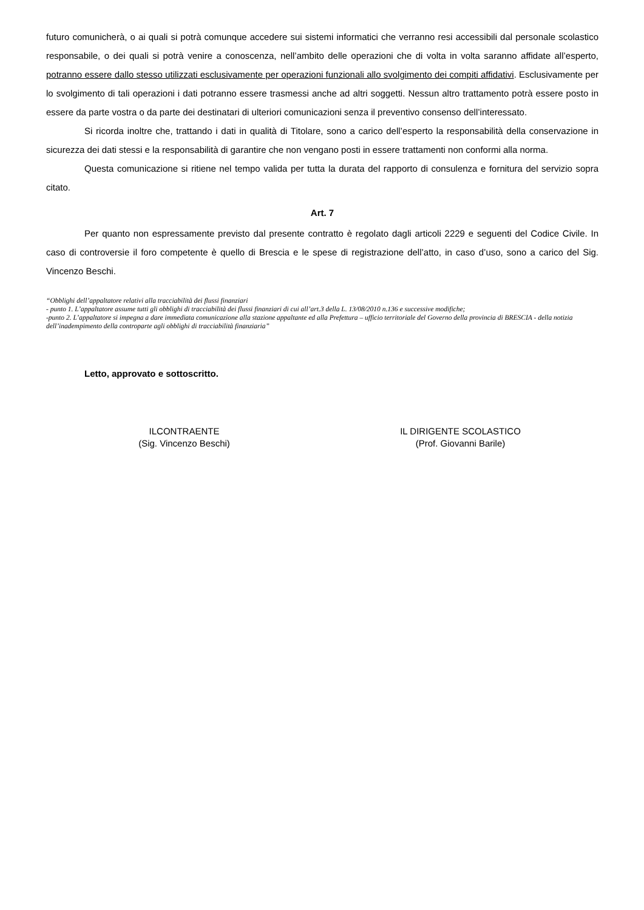futuro comunicherà, o ai quali si potrà comunque accedere sui sistemi informatici che verranno resi accessibili dal personale scolastico responsabile, o dei quali si potrà venire a conoscenza, nell’ambito delle operazioni che di volta in volta saranno affidate all’esperto, potranno essere dallo stesso utilizzati esclusivamente per operazioni funzionali allo svolgimento dei compiti affidativi. Esclusivamente per lo svolgimento di tali operazioni i dati potranno essere trasmessi anche ad altri soggetti. Nessun altro trattamento potrà essere posto in essere da parte vostra o da parte dei destinatari di ulteriori comunicazioni senza il preventivo consenso dell’interessato.
Si ricorda inoltre che, trattando i dati in qualità di Titolare, sono a carico dell’esperto la responsabilità della conservazione in sicurezza dei dati stessi e la responsabilità di garantire che non vengano posti in essere trattamenti non conformi alla norma.
Questa comunicazione si ritiene nel tempo valida per tutta la durata del rapporto di consulenza e fornitura del servizio sopra citato.
Art. 7
Per quanto non espressamente previsto dal presente contratto è regolato dagli articoli 2229 e seguenti del Codice Civile. In caso di controversie il foro competente è quello di Brescia e le spese di registrazione dell’atto, in caso d’uso, sono a carico del Sig. Vincenzo Beschi.
“Obblighi dell’appaltatore relativi alla tracciabilità dei flussi finanziari
- punto 1. L’appaltatore assume tutti gli obblighi di tracciabilità dei flussi finanziari di cui all’art.3 della L. 13/08/2010 n.136 e successive modifiche;
-punto 2. L’appaltatore si impegna a dare immediata comunicazione alla stazione appaltante ed alla Prefettura – ufficio territoriale del Governo della provincia di BRESCIA - della notizia dell’inadempimento della controparte agli obblighi di tracciabilità finanziaria”
Letto, approvato e sottoscritto.
ILCONTRAENTE
(Sig. Vincenzo Beschi)
IL DIRIGENTE SCOLASTICO
(Prof. Giovanni Barile)